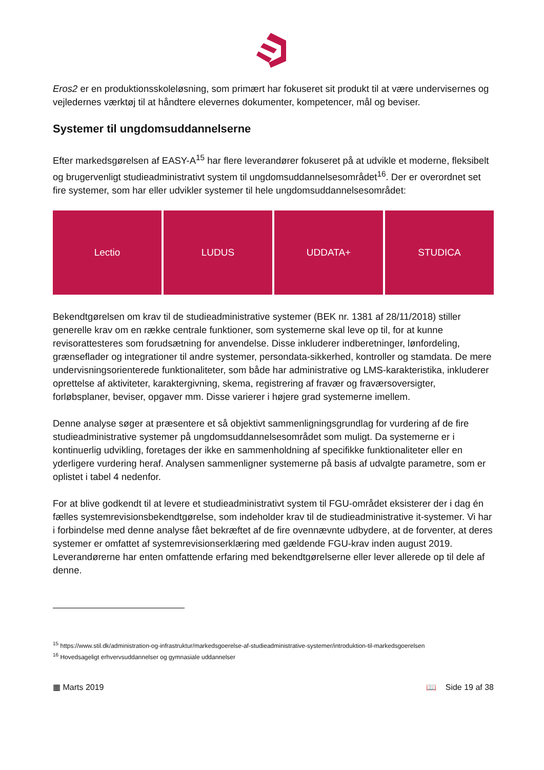Eros2 er en produktionsskoleløsning, som primært har fokuseret sit produkt til at være undervisernes og vejledernes værktøj til at håndtere elevernes dokumenter, kompetencer, mål og beviser.
Systemer til ungdomsuddannelserne
Efter markedsgørelsen af EASY-A<sup>15</sup> har flere leverandører fokuseret på at udvikle et moderne, fleksibelt og brugervenligt studieadministrativt system til ungdomsuddannelsesområdet<sup>16</sup>. Der er overordnet set fire systemer, som har eller udvikler systemer til hele ungdomsuddannelsesområdet:
Lectio LUDUS UDDATA+ STUDICA
Bekendtgørelsen om krav til de studieadministrative systemer (BEK nr. 1381 af 28/11/2018) stiller generelle krav om en række centrale funktioner, som systemerne skal leve op til, for at kunne revisorattesteres som forudsætning for anvendelse. Disse inkluderer indberetninger, lønfordeling, grænseflader og integrationer til andre systemer, persondata-sikkerhed, kontroller og stamdata. De mere undervisningsorienterede funktionaliteter, som både har administrative og LMS-karakteristika, inkluderer oprettelse af aktiviteter, karaktergivning, skema, registrering af fravær og fraværsoversigter, forløbsplaner, beviser, opgaver mm. Disse varierer i højere grad systemerne imellem.
Denne analyse søger at præsentere et så objektivt sammenligningsgrundlag for vurdering af de fire studieadministrative systemer på ungdomsuddannelsesområdet som muligt. Da systemerne er i kontinuerlig udvikling, foretages der ikke en sammenholdning af specifikke funktionaliteter eller en yderligere vurdering heraf. Analysen sammenligner systemerne på basis af udvalgte parametre, som er oplistet i tabel 4 nedenfor.
For at blive godkendt til at levere et studieadministrativt system til FGU-området eksisterer der i dag én fælles systemrevisionsbekendtgørelse, som indeholder krav til de studieadministrative it-systemer. Vi har i forbindelse med denne analyse fået bekræftet af de fire ovennævnte udbydere, at de forventer, at deres systemer er omfattet af systemrevisionserklæring med gældende FGU-krav inden august 2019. Leverandørerne har enten omfattende erfaring med bekendtgørelserne eller lever allerede op til dele af denne.
<sup>15</sup> https://www.stil.dk/administration-og-infrastruktur/markedsgoerelse-af-studieadministrative-systemer/introduktion-til-markedsgoerelsen
<sup>16</sup> Hovedsageligt erhvervsuddannelser og gymnasiale uddannelser
▦ Marts 2019 📖 Side 19 af 38